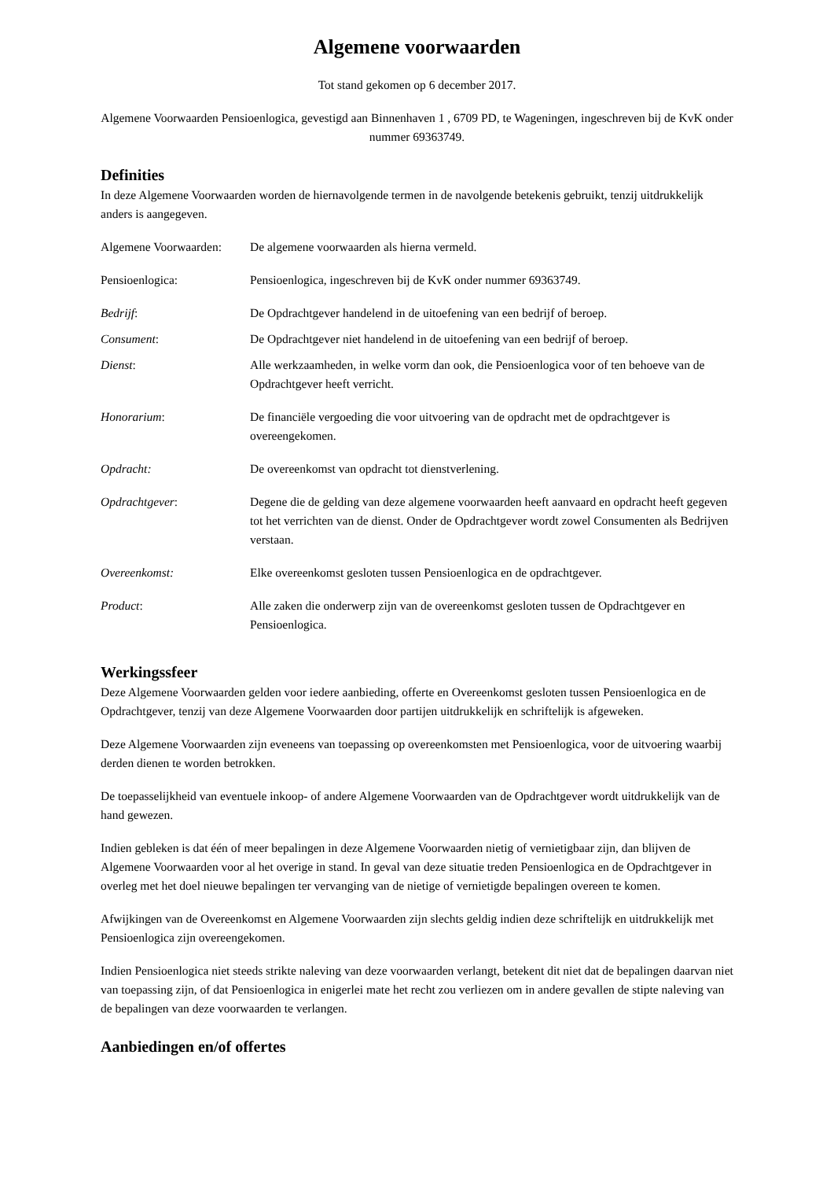Algemene voorwaarden
Tot stand gekomen op 6 december 2017.
Algemene Voorwaarden Pensioenlogica, gevestigd aan Binnenhaven 1 , 6709 PD, te Wageningen, ingeschreven bij de KvK onder nummer 69363749.
Definities
In deze Algemene Voorwaarden worden de hiernavolgende termen in de navolgende betekenis gebruikt, tenzij uitdrukkelijk anders is aangegeven.
Algemene Voorwaarden:
De algemene voorwaarden als hierna vermeld.
Pensioenlogica: Pensioenlogica, ingeschreven bij de KvK onder nummer 69363749.
Bedrijf: De Opdrachtgever handelend in de uitoefening van een bedrijf of beroep.
Consument: De Opdrachtgever niet handelend in de uitoefening van een bedrijf of beroep.
Dienst: Alle werkzaamheden, in welke vorm dan ook, die Pensioenlogica voor of ten behoeve van de Opdrachtgever heeft verricht.
Honorarium: De financiële vergoeding die voor uitvoering van de opdracht met de opdrachtgever is overeengekomen.
Opdracht: De overeenkomst van opdracht tot dienstverlening.
Opdrachtgever: Degene die de gelding van deze algemene voorwaarden heeft aanvaard en opdracht heeft gegeven tot het verrichten van de dienst. Onder de Opdrachtgever wordt zowel Consumenten als Bedrijven verstaan.
Overeenkomst: Elke overeenkomst gesloten tussen Pensioenlogica en de opdrachtgever.
Product: Alle zaken die onderwerp zijn van de overeenkomst gesloten tussen de Opdrachtgever en Pensioenlogica.
Werkingssfeer
Deze Algemene Voorwaarden gelden voor iedere aanbieding, offerte en Overeenkomst gesloten tussen Pensioenlogica en de Opdrachtgever, tenzij van deze Algemene Voorwaarden door partijen uitdrukkelijk en schriftelijk is afgeweken.
Deze Algemene Voorwaarden zijn eveneens van toepassing op overeenkomsten met Pensioenlogica, voor de uitvoering waarbij derden dienen te worden betrokken.
De toepasselijkheid van eventuele inkoop- of andere Algemene Voorwaarden van de Opdrachtgever wordt uitdrukkelijk van de hand gewezen.
Indien gebleken is dat één of meer bepalingen in deze Algemene Voorwaarden nietig of vernietigbaar zijn, dan blijven de Algemene Voorwaarden voor al het overige in stand. In geval van deze situatie treden Pensioenlogica en de Opdrachtgever in overleg met het doel nieuwe bepalingen ter vervanging van de nietige of vernietigde bepalingen overeen te komen.
Afwijkingen van de Overeenkomst en Algemene Voorwaarden zijn slechts geldig indien deze schriftelijk en uitdrukkelijk met Pensioenlogica zijn overeengekomen.
Indien Pensioenlogica niet steeds strikte naleving van deze voorwaarden verlangt, betekent dit niet dat de bepalingen daarvan niet van toepassing zijn, of dat Pensioenlogica in enigerlei mate het recht zou verliezen om in andere gevallen de stipte naleving van de bepalingen van deze voorwaarden te verlangen.
Aanbiedingen en/of offertes